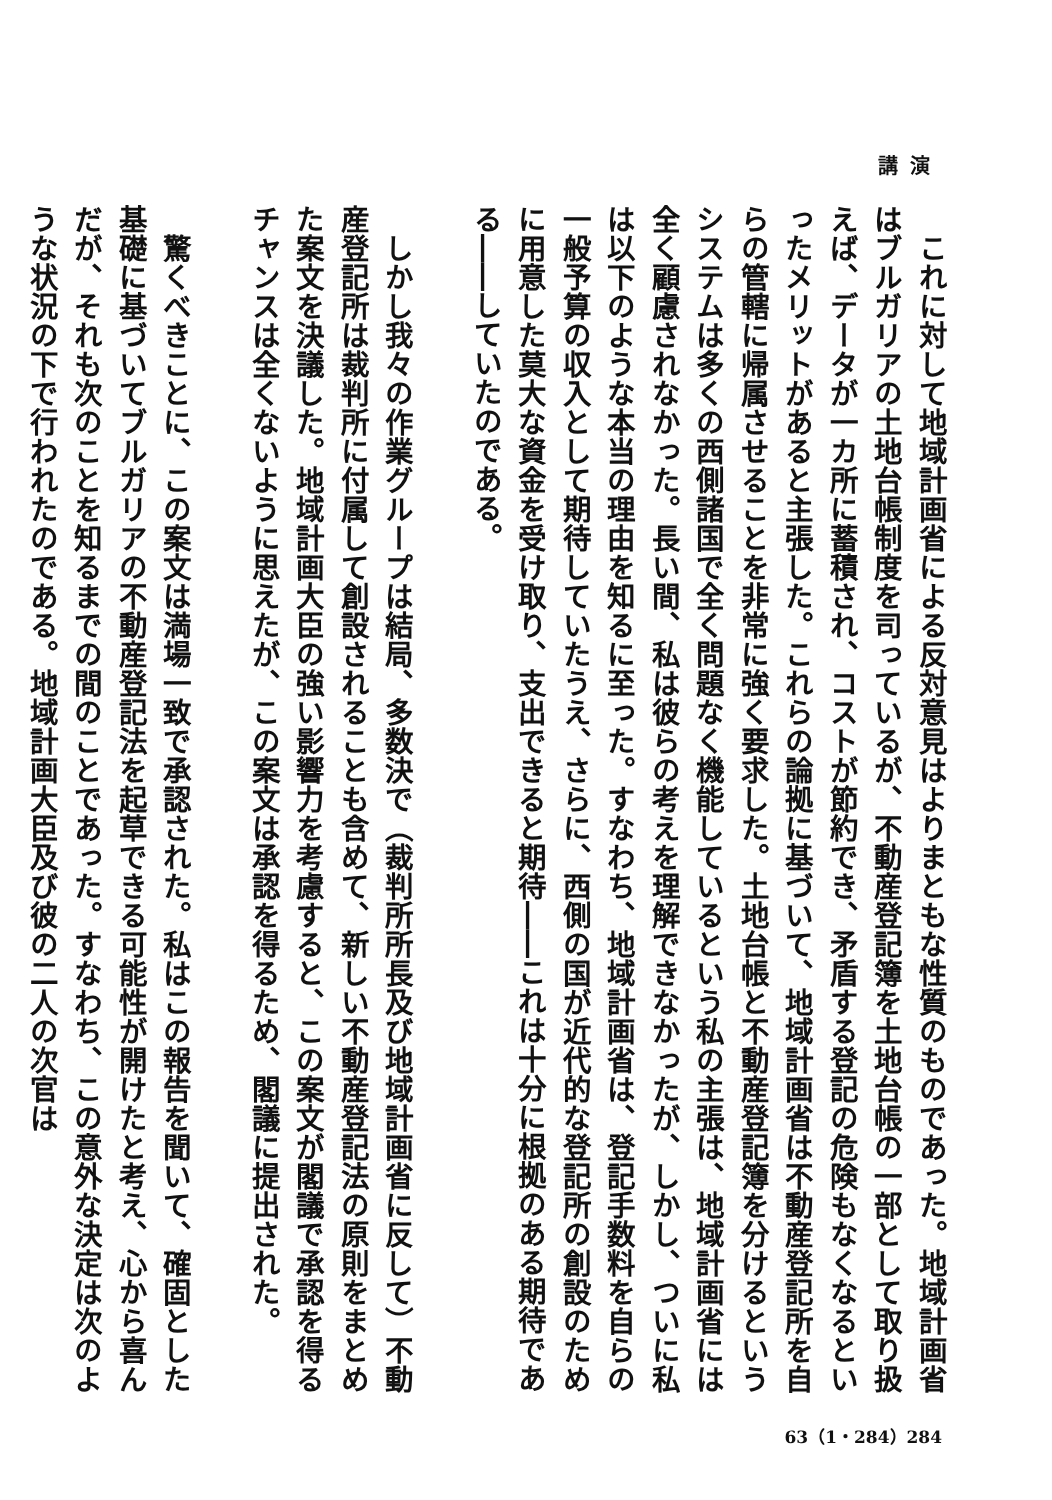講演
これに対して地域計画省による反対意見はよりまともな性質のものであった。地域計画省はブルガリアの土地台帳制度を司っているが、不動産登記簿を土地台帳の一部として取り扱えば、データが一カ所に蓄積され、コストが節約でき、矛盾する登記の危険もなくなるといったメリットがあると主張した。これらの論拠に基づいて、地域計画省は不動産登記所を自らの管轄に帰属させることを非常に強く要求した。土地台帳と不動産登記簿を分けるというシステムは多くの西側諸国で全く問題なく機能しているという私の主張は、地域計画省には全く顧慮されなかった。長い間、私は彼らの考えを理解できなかったが、しかし、ついに私は以下のような本当の理由を知るに至った。すなわち、地域計画省は、登記手数料を自らの一般予算の収入として期待していたうえ、さらに、西側の国が近代的な登記所の創設のために用意した莫大な資金を受け取り、支出できると期待――これは十分に根拠のある期待である――していたのである。
しかし我々の作業グループは結局、多数決で（裁判所所長及び地域計画省に反して）不動産登記所は裁判所に付属して創設されることも含めて、新しい不動産登記法の原則をまとめた案文を決議した。地域計画大臣の強い影響力を考慮すると、この案文が閣議で承認を得るチャンスは全くないように思えたが、この案文は承認を得るため、閣議に提出された。
驚くべきことに、この案文は満場一致で承認された。私はこの報告を聞いて、確固とした基礎に基づいてブルガリアの不動産登記法を起草できる可能性が開けたと考え、心から喜んだが、それも次のことを知るまでの間のことであった。すなわち、この意外な決定は次のような状況の下で行われたのである。地域計画大臣及び彼の二人の次官は
63（1・284）284